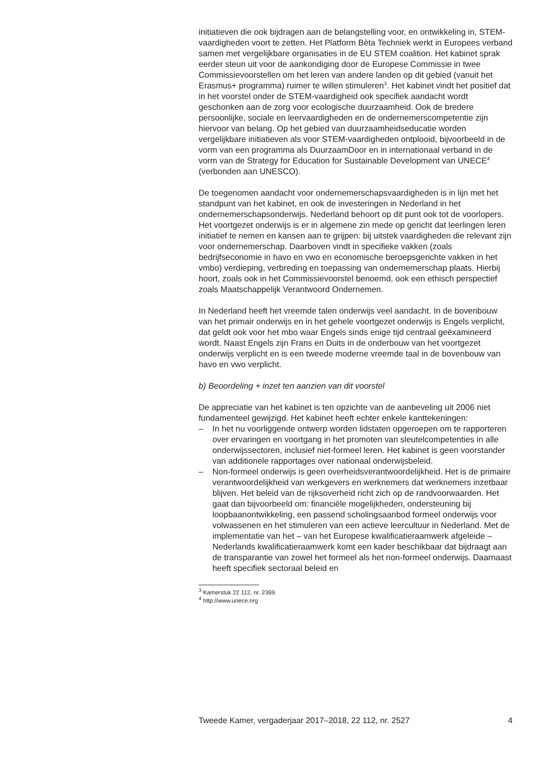initiatieven die ook bijdragen aan de belangstelling voor, en ontwikkeling in, STEM-vaardigheden voort te zetten. Het Platform Bèta Techniek werkt in Europees verband samen met vergelijkbare organisaties in de EU STEM coalition. Het kabinet sprak eerder steun uit voor de aankondiging door de Europese Commissie in twee Commissievoorstellen om het leren van andere landen op dit gebied (vanuit het Erasmus+ programma) ruimer te willen stimuleren<sup>3</sup>. Het kabinet vindt het positief dat in het voorstel onder de STEM-vaardigheid ook specifiek aandacht wordt geschonken aan de zorg voor ecologische duurzaamheid. Ook de bredere persoonlijke, sociale en leervaardigheden en de ondernemerscompetentie zijn hiervoor van belang. Op het gebied van duurzaamheidseducatie worden vergelijkbare initiatieven als voor STEM-vaardigheden ontplooid, bijvoorbeeld in de vorm van een programma als DuurzaamDoor en in internationaal verband in de vorm van de Strategy for Education for Sustainable Development van UNECE<sup>4</sup> (verbonden aan UNESCO).
De toegenomen aandacht voor ondernemerschapsvaardigheden is in lijn met het standpunt van het kabinet, en ook de investeringen in Nederland in het ondernemerschapsonderwijs. Nederland behoort op dit punt ook tot de voorlopers. Het voortgezet onderwijs is er in algemene zin mede op gericht dat leerlingen leren initiatief te nemen en kansen aan te grijpen: bij uitstek vaardigheden die relevant zijn voor ondernemerschap. Daarboven vindt in specifieke vakken (zoals bedrijfseconomie in havo en vwo en economische beroepsgerichte vakken in het vmbo) verdieping, verbreding en toepassing van ondernemerschap plaats. Hierbij hoort, zoals ook in het Commissievoorstel benoemd, ook een ethisch perspectief zoals Maatschappelijk Verantwoord Ondernemen.
In Nederland heeft het vreemde talen onderwijs veel aandacht. In de bovenbouw van het primair onderwijs en in het gehele voortgezet onderwijs is Engels verplicht, dat geldt ook voor het mbo waar Engels sinds enige tijd centraal geëxamineerd wordt. Naast Engels zijn Frans en Duits in de onderbouw van het voortgezet onderwijs verplicht en is een tweede moderne vreemde taal in de bovenbouw van havo en vwo verplicht.
b) Beoordeling + inzet ten aanzien van dit voorstel
De appreciatie van het kabinet is ten opzichte van de aanbeveling uit 2006 niet fundamenteel gewijzigd. Het kabinet heeft echter enkele kanttekeningen:
– In het nu voorliggende ontwerp worden lidstaten opgeroepen om te rapporteren over ervaringen en voortgang in het promoten van sleutelcompetenties in alle onderwijssectoren, inclusief niet-formeel leren. Het kabinet is geen voorstander van additionele rapportages over nationaal onderwijsbeleid.
– Non-formeel onderwijs is geen overheidsverantwoordelijkheid. Het is de primaire verantwoordelijkheid van werkgevers en werknemers dat werknemers inzetbaar blijven. Het beleid van de rijksoverheid richt zich op de randvoorwaarden. Het gaat dan bijvoorbeeld om: financiële mogelijkheden, ondersteuning bij loopbaanontwikkeling, een passend scholingsaanbod formeel onderwijs voor volwassenen en het stimuleren van een actieve leercultuur in Nederland. Met de implementatie van het – van het Europese kwalificatieraamwerk afgeleide – Nederlands kwalificatieraamwerk komt een kader beschikbaar dat bijdraagt aan de transparantie van zowel het formeel als het non-formeel onderwijs. Daarnaast heeft specifiek sectoraal beleid en
<sup>3</sup> Kamerstuk 22 112, nr. 2369.
<sup>4</sup> http://www.unece.org
Tweede Kamer, vergaderjaar 2017–2018, 22 112, nr. 2527 4